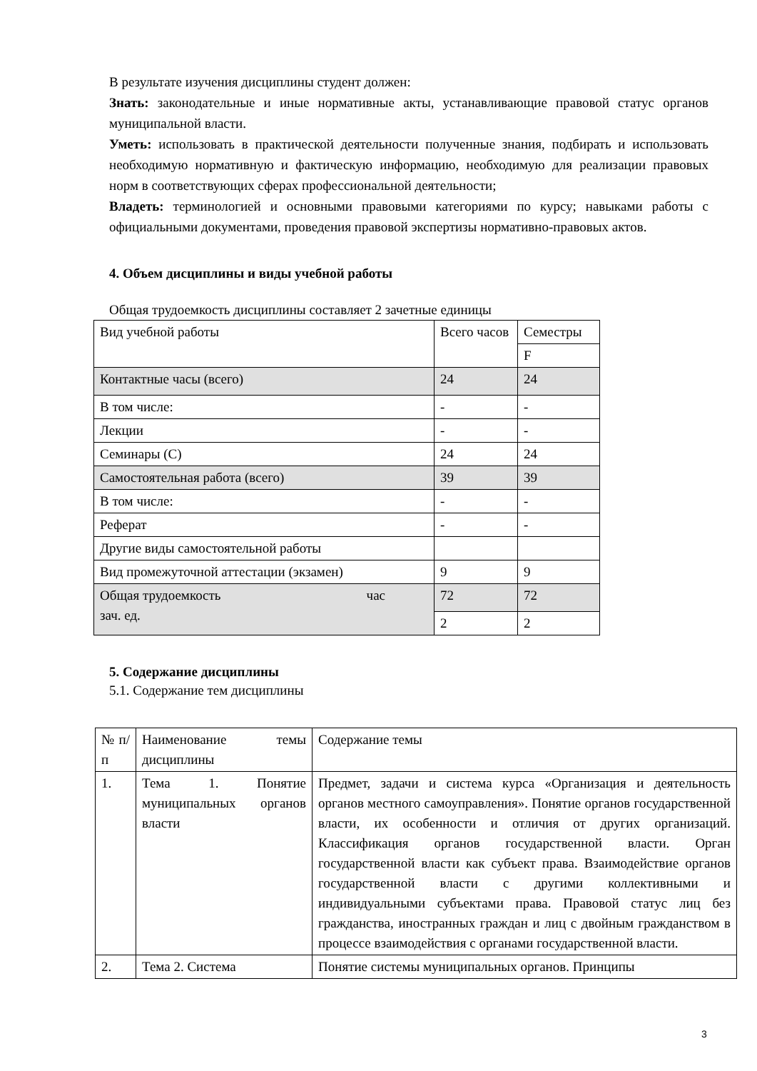В результате изучения дисциплины студент должен:
Знать: законодательные и иные нормативные акты, устанавливающие правовой статус органов муниципальной власти.
Уметь: использовать в практической деятельности полученные знания, подбирать и использовать необходимую нормативную и фактическую информацию, необходимую для реализации правовых норм в соответствующих сферах профессиональной деятельности;
Владеть: терминологией и основными правовыми категориями по курсу; навыками работы с официальными документами, проведения правовой экспертизы нормативно-правовых актов.
4. Объем дисциплины и виды учебной работы
Общая трудоемкость дисциплины составляет 2 зачетные единицы
| Вид учебной работы | Всего часов | Семестры |
| | | F |
| Контактные часы (всего) | 24 | 24 |
| В том числе: | - | - |
| Лекции | - | - |
| Семинары (С) | 24 | 24 |
| Самостоятельная работа (всего) | 39 | 39 |
| В том числе: | - | - |
| Реферат | - | - |
| Другие виды самостоятельной работы | | |
| Вид промежуточной аттестации (экзамен) | 9 | 9 |
| Общая трудоемкость час зач. ед. | 72 | 72 |
| | 2 | 2 |
5. Содержание дисциплины
5.1. Содержание тем дисциплины
| № п/п | Наименование темы дисциплины | Содержание темы |
| 1. | Тема 1. Понятие муниципальных органов власти | Предмет, задачи и система курса «Организация и деятельность органов местного самоуправления». Понятие органов государственной власти, их особенности и отличия от других организаций. Классификация органов государственной власти. Орган государственной власти как субъект права. Взаимодействие органов государственной власти с другими коллективными и индивидуальными субъектами права. Правовой статус лиц без гражданства, иностранных граждан и лиц с двойным гражданством в процессе взаимодействия с органами государственной власти. |
| 2. | Тема 2. Система | Понятие системы муниципальных органов. Принципы |
3